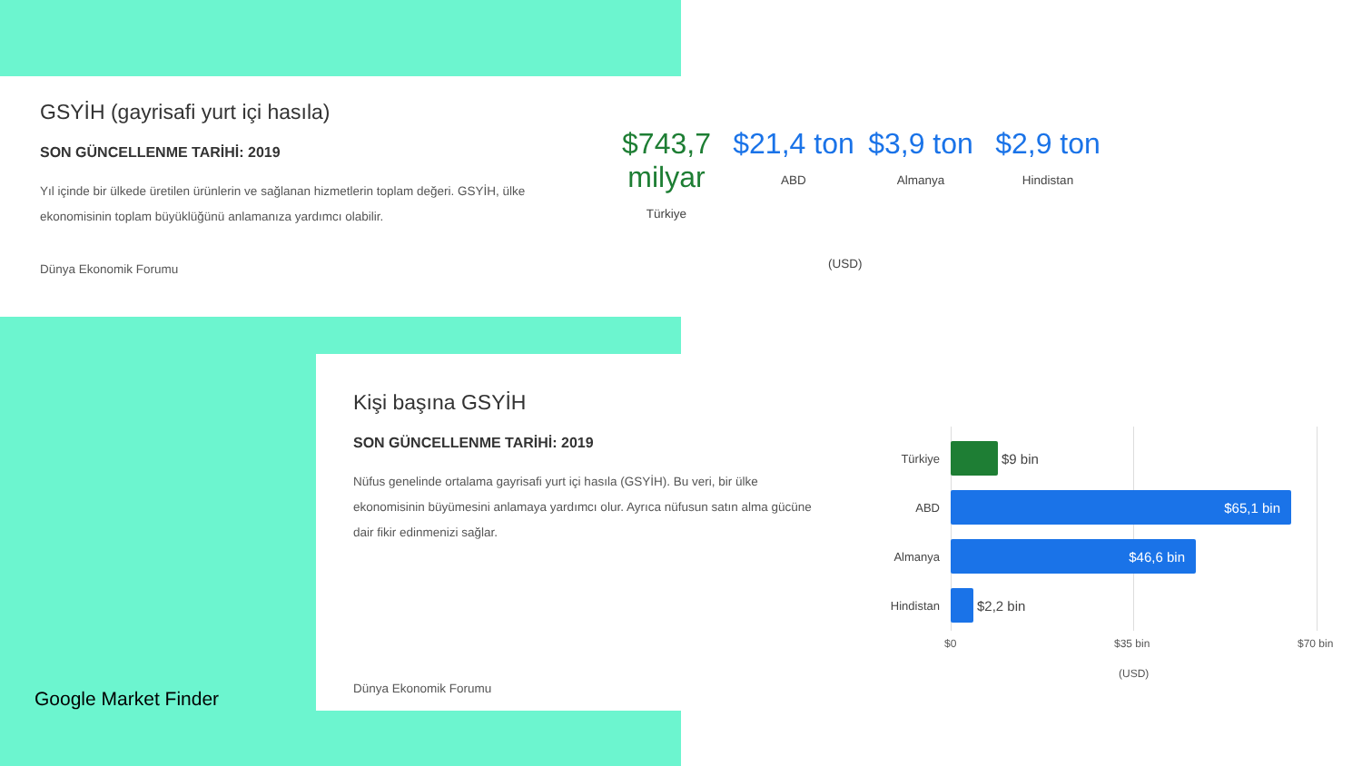GSYİH (gayrisafi yurt içi hasıla)
SON GÜNCELLENME TARİHİ: 2019
Yıl içinde bir ülkede üretilen ürünlerin ve sağlanan hizmetlerin toplam değeri. GSYİH, ülke ekonomisinin toplam büyüklüğünü anlamanıza yardımcı olabilir.
Dünya Ekonomik Forumu
$743,7 milyar
Türkiye
$21,4 ton
ABD
$3,9 ton
Almanya
$2,9 ton
Hindistan
(USD)
Kişi başına GSYİH
SON GÜNCELLENME TARİHİ: 2019
Nüfus genelinde ortalama gayrisafi yurt içi hasıla (GSYİH). Bu veri, bir ülke ekonomisinin büyümesini anlamaya yardımcı olur. Ayrıca nüfusun satın alma gücüne dair fikir edinmenizi sağlar.
Dünya Ekonomik Forumu
Türkiye
$9 bin
ABD
$65,1 bin
Almanya
$46,6 bin
Hindistan
$2,2 bin
$0 $35 bin $70 bin
(USD)
Google Market Finder